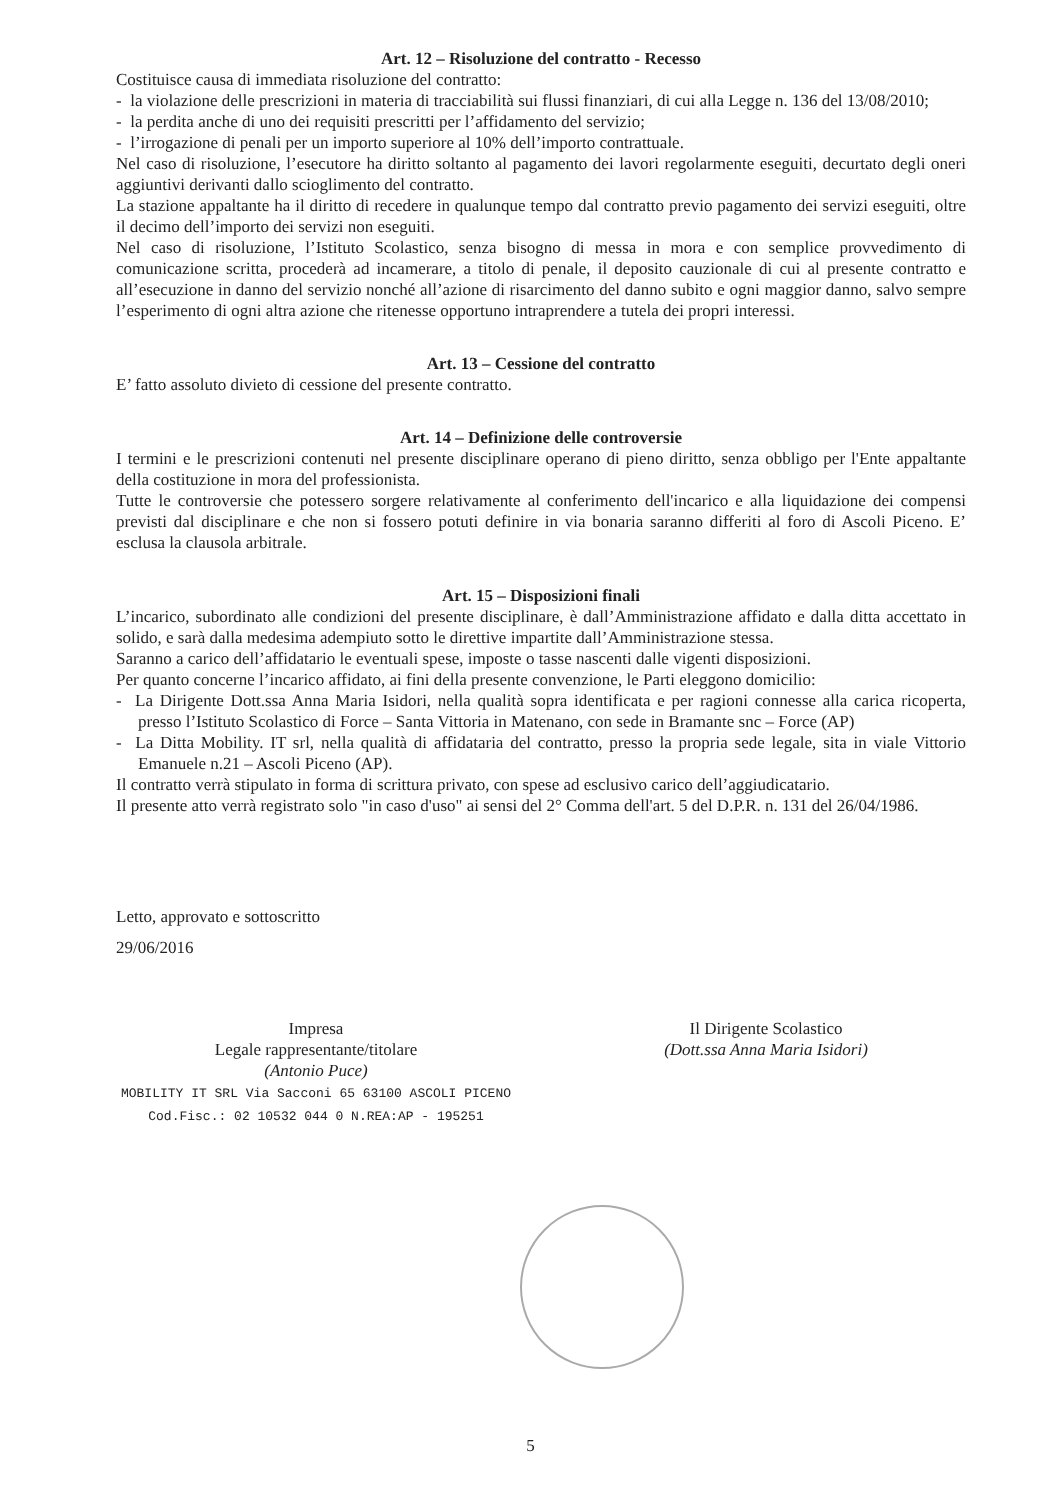Art. 12 – Risoluzione del contratto - Recesso
Costituisce causa di immediata risoluzione del contratto:
- la violazione delle prescrizioni in materia di tracciabilità sui flussi finanziari, di cui alla Legge n. 136 del 13/08/2010;
- la perdita anche di uno dei requisiti prescritti per l’affidamento del servizio;
- l’irrogazione di penali per un importo superiore al 10% dell’importo contrattuale.
Nel caso di risoluzione, l’esecutore ha diritto soltanto al pagamento dei lavori regolarmente eseguiti, decurtato degli oneri aggiuntivi derivanti dallo scioglimento del contratto.
La stazione appaltante ha il diritto di recedere in qualunque tempo dal contratto previo pagamento dei servizi eseguiti, oltre il decimo dell’importo dei servizi non eseguiti.
Nel caso di risoluzione, l’Istituto Scolastico, senza bisogno di messa in mora e con semplice provvedimento di comunicazione scritta, procederà ad incamerare, a titolo di penale, il deposito cauzionale di cui al presente contratto e all’esecuzione in danno del servizio nonché all’azione di risarcimento del danno subito e ogni maggior danno, salvo sempre l’esperimento di ogni altra azione che ritenesse opportuno intraprendere a tutela dei propri interessi.
Art. 13 – Cessione del contratto
E’ fatto assoluto divieto di cessione del presente contratto.
Art. 14 – Definizione delle controversie
I termini e le prescrizioni contenuti nel presente disciplinare operano di pieno diritto, senza obbligo per l'Ente appaltante della costituzione in mora del professionista.
Tutte le controversie che potessero sorgere relativamente al conferimento dell'incarico e alla liquidazione dei compensi previsti dal disciplinare e che non si fossero potuti definire in via bonaria saranno differiti al foro di Ascoli Piceno. E’ esclusa la clausola arbitrale.
Art. 15 – Disposizioni finali
L’incarico, subordinato alle condizioni del presente disciplinare, è dall’Amministrazione affidato e dalla ditta accettato in solido, e sarà dalla medesima adempiuto sotto le direttive impartite dall’Amministrazione stessa.
Saranno a carico dell’affidatario le eventuali spese, imposte o tasse nascenti dalle vigenti disposizioni.
Per quanto concerne l’incarico affidato, ai fini della presente convenzione, le Parti eleggono domicilio:
- La Dirigente Dott.ssa Anna Maria Isidori, nella qualità sopra identificata e per ragioni connesse alla carica ricoperta, presso l’Istituto Scolastico di Force – Santa Vittoria in Matenano, con sede in Bramante snc – Force (AP)
- La Ditta Mobility. IT srl, nella qualità di affidataria del contratto, presso la propria sede legale, sita in viale Vittorio Emanuele n.21 – Ascoli Piceno (AP).
Il contratto verrà stipulato in forma di scrittura privato, con spese ad esclusivo carico dell’aggiudicatario.
Il presente atto verrà registrato solo "in caso d'uso" ai sensi del 2° Comma dell'art. 5 del D.P.R. n. 131 del 26/04/1986.
Letto, approvato e sottoscritto
29/06/2016
Impresa
Legale rappresentante/titolare
(Antonio Puce)
MOBILITY IT SRL Via Sacconi 65 63100 ASCOLI PICENO Cod.Fisc.: 02 10532 044 0 N.REA:AP - 195251
Il Dirigente Scolastico
(Dott.ssa Anna Maria Isidori)
5